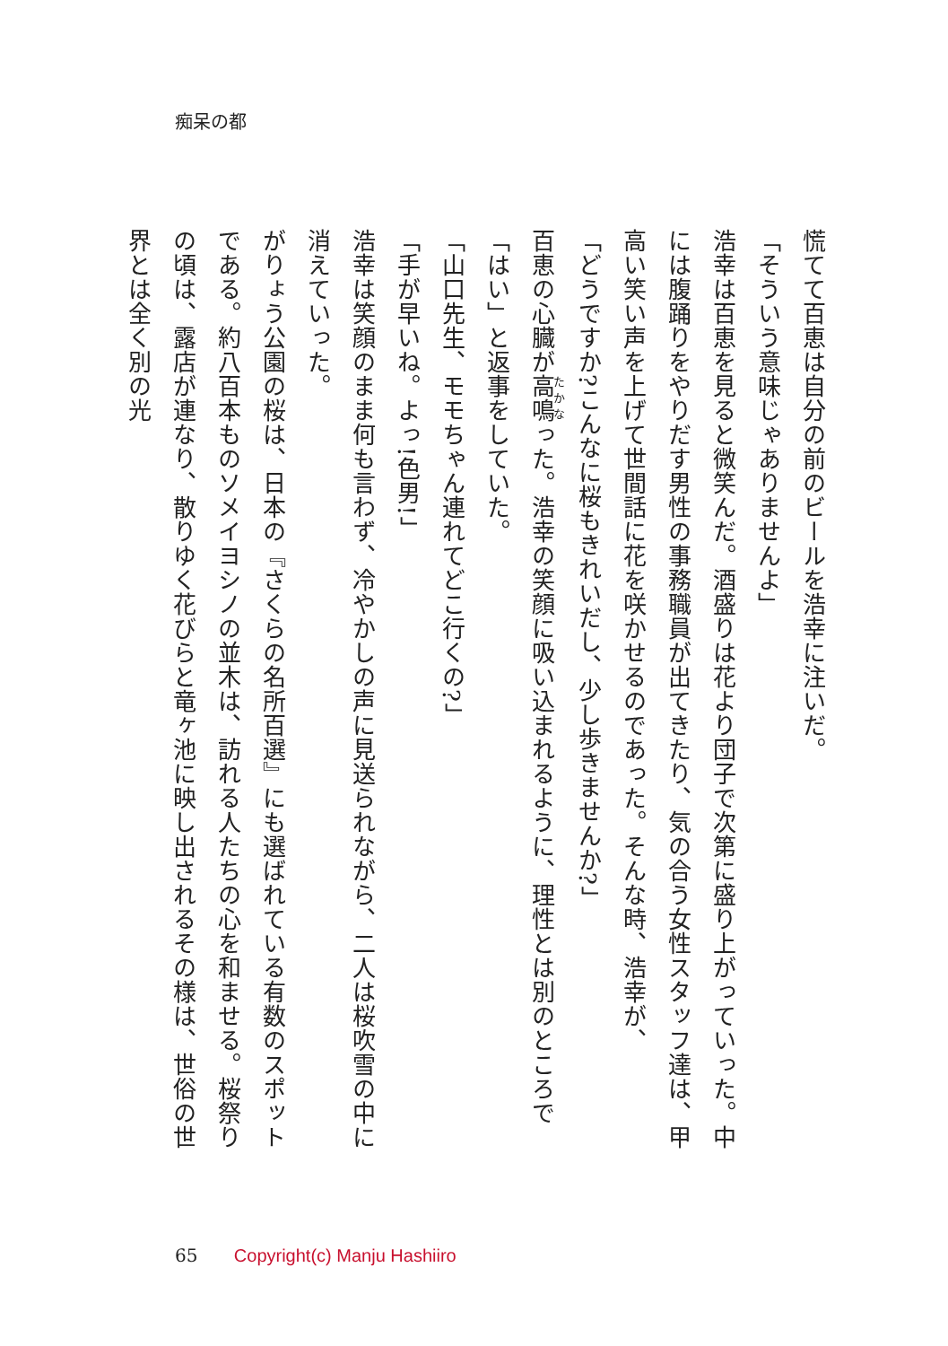痴呆の都
慌てて百恵は自分の前のビールを浩幸に注いだ。
「そういう意味じゃありませんよ」
浩幸は百恵を見ると微笑んだ。酒盛りは花より団子で次第に盛り上がっていった。中には腹踊りをやりだす男性の事務職員が出てきたり、気の合う女性スタッフ達は、甲高い笑い声を上げて世間話に花を咲かせるのであった。そんな時、浩幸が、
「どうですか?こんなに桜もきれいだし、少し歩きませんか?」
百恵の心臓が高鳴った。浩幸の笑顔に吸い込まれるように、理性とは別のところで「はい」と返事をしていた。
「山口先生、モモちゃん連れてどこ行くの?」
「手が早いね。よっ!色男!」
浩幸は笑顔のまま何も言わず、冷やかしの声に見送られながら、二人は桜吹雪の中に消えていった。
がりょう公園の桜は、日本の『さくらの名所百選』にも選ばれている有数のスポットである。約八百本ものソメイヨシノの並木は、訪れる人たちの心を和ませる。桜祭りの頃は、露店が連なり、散りゆく花びらと竜ヶ池に映し出されるその様は、世俗の世界とは全く別の光
65 Copyright(c) Manju Hashiiro